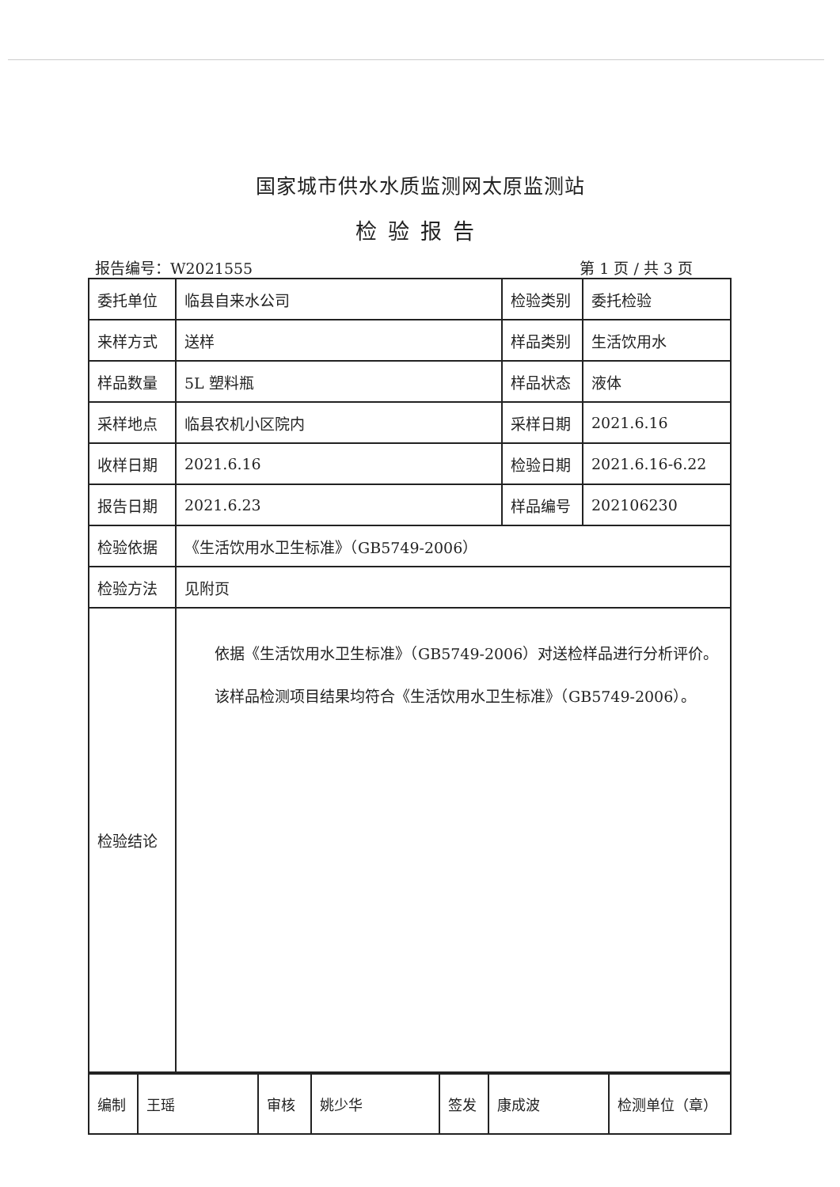国家城市供水水质监测网太原监测站
检验报告
报告编号：W2021555 第 1 页 / 共 3 页
| 委托单位 | 临县自来水公司 | 检验类别 | 委托检验 |
| 来样方式 | 送样 | 样品类别 | 生活饮用水 |
| 样品数量 | 5L 塑料瓶 | 样品状态 | 液体 |
| 采样地点 | 临县农机小区院内 | 采样日期 | 2021.6.16 |
| 收样日期 | 2021.6.16 | 检验日期 | 2021.6.16-6.22 |
| 报告日期 | 2021.6.23 | 样品编号 | 202106230 |
| 检验依据 | 《生活饮用水卫生标准》（GB5749-2006） | | |
| 检验方法 | 见附页 | | |
| 检验结论 | 依据《生活饮用水卫生标准》（GB5749-2006）对送检样品进行分析评价。 该样品检测项目结果均符合《生活饮用水卫生标准》（GB5749-2006）。 | | |
| 编制 | 王瑶 | 审核 | 姚少华 | 签发 | 康成波 | 检测单位（章） |